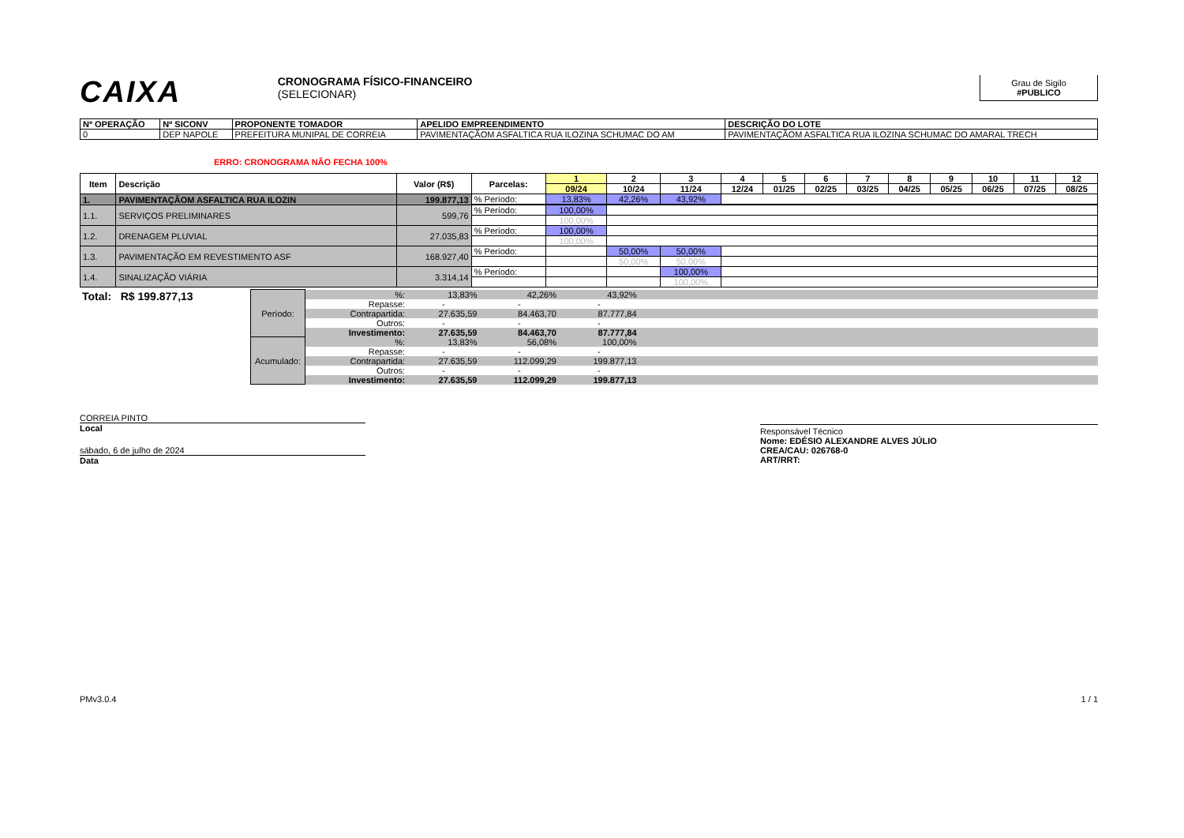CAIXA
CRONOGRAMA FÍSICO-FINANCEIRO
(SELECIONAR)
Grau de Sigilo
#PUBLICO
| Nº OPERAÇÃO | Nº SICONV | PROPONENTE TOMADOR | APELIDO EMPREENDIMENTO | DESCRIÇÃO DO LOTE |
| --- | --- | --- | --- | --- |
| 0 | DEP NAPOLE | PREFEITURA MUNIPAL DE CORREIA | PAVIMENTAÇÃOM ASFALTICA RUA ILOZINA SCHUMAC DO AM | PAVIMENTAÇÃOM ASFALTICA RUA ILOZINA SCHUMAC DO AMARAL TRECH |
ERRO: CRONOGRAMA NÃO FECHA 100%
| Item | Descrição | Valor (R$) | Parcelas: | 1 | 2 | 3 | 4 | 5 | 6 | 7 | 8 | 9 | 10 | 11 | 12 |
| --- | --- | --- | --- | --- | --- | --- | --- | --- | --- | --- | --- | --- | --- | --- | --- |
| | | | | 09/24 | 10/24 | 11/24 | 12/24 | 01/25 | 02/25 | 03/25 | 04/25 | 05/25 | 06/25 | 07/25 | 08/25 |
| 1. | PAVIMENTAÇÃOM ASFALTICA RUA ILOZIN | 199.877,13 | % Período: | 13,83% | 42,26% | 43,92% | | | | | | | | | |
| 1.1. | SERVIÇOS PRELIMINARES | 599,76 | % Período: | 100,00% | | | | | | | | | | | |
| | | | | 100,00% | | | | | | | | | | | |
| 1.2. | DRENAGEM PLUVIAL | 27.035,83 | % Período: | 100,00% | | | | | | | | | | | |
| | | | | 100,00% | | | | | | | | | | | |
| 1.3. | PAVIMENTAÇÃO EM REVESTIMENTO ASF | 168.927,40 | % Período: | | 50,00% | 50,00% | | | | | | | | | |
| | | | | | 50,00% | 50,00% | | | | | | | | | |
| 1.4. | SINALIZAÇÃO VIÁRIA | 3.314,14 | % Período: | | | 100,00% | | | | | | | | | |
| | | | | | | 100,00% | | | | | | | | | |
| Total: R$ 199.877,13 | Período: | %: | 13,83% | 42,26% | 43,92% | |
| | | Repasse: | - | - | - | |
| | | Contrapartida: | 27.635,59 | 84.463,70 | 87.777,84 | |
| | | Outros: | - | - | - | |
| | | Investimento: | 27.635,59 | 84.463,70 | 87.777,84 | |
| | Acumulado: | %: | 13,83% | 56,08% | 100,00% | |
| | | Repasse: | - | - | - | |
| | | Contrapartida: | 27.635,59 | 112.099,29 | 199.877,13 | |
| | | Outros: | - | - | - | |
| | | Investimento: | 27.635,59 | 112.099,29 | 199.877,13 | |
CORREIA PINTO
Local
sábado, 6 de julho de 2024
Data
Responsável Técnico
Nome: EDÉSIO ALEXANDRE ALVES JÚLIO
CREA/CAU: 026768-0
ART/RRT:
PMv3.0.4 1 / 1